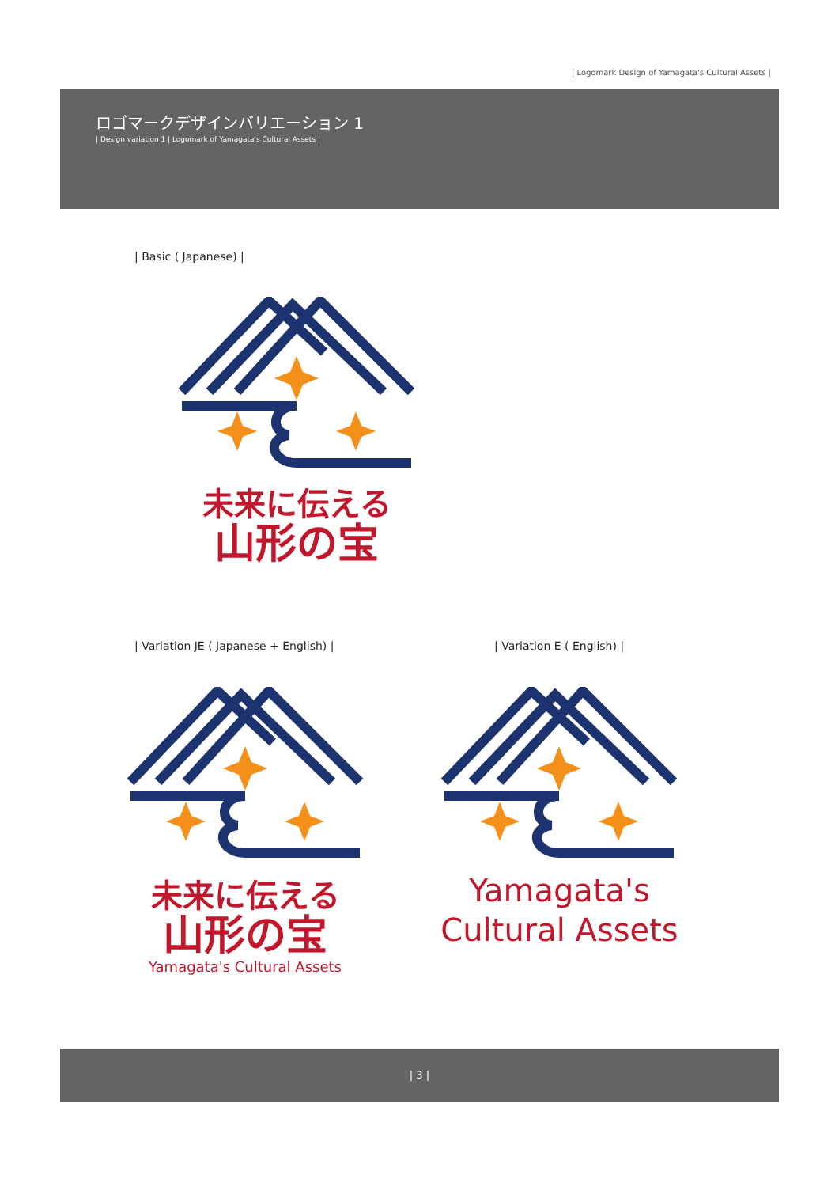| Logomark Design of Yamagata's Cultural Assets |
ロゴマークデザインバリエーション 1
| Design variation 1 | Logomark of Yamagata's Cultural Assets |
| Basic ( Japanese) |
未来に伝える
山形の宝
| Variation JE ( Japanese + English) |
| Variation E ( English) |
未来に伝える
山形の宝
Yamagata's Cultural Assets
Yamagata's
Cultural Assets
| 3 |